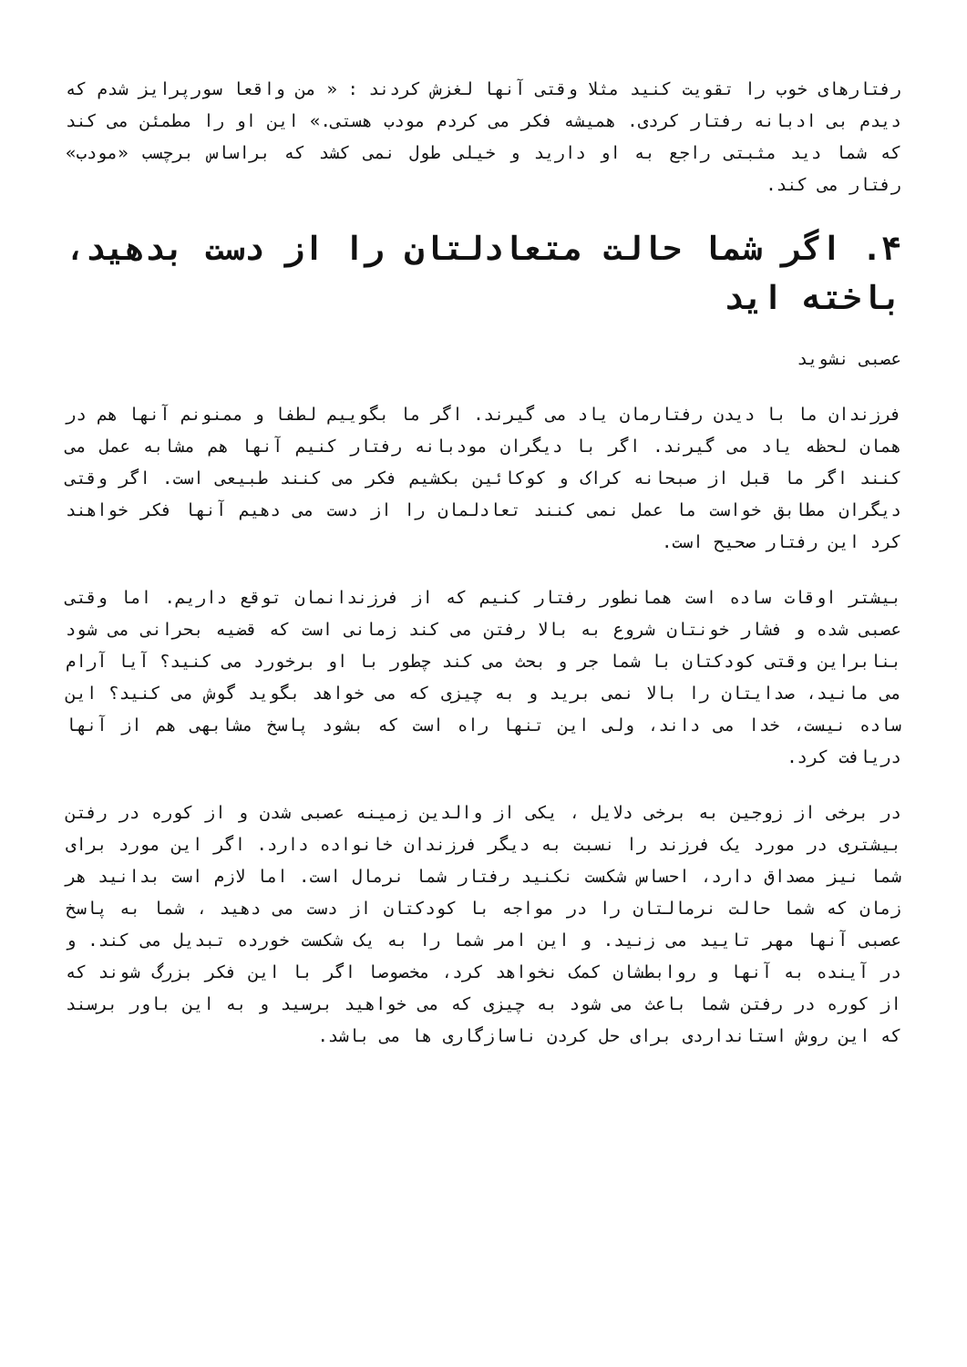رفتارهای خوب را تقویت کنید مثلا وقتی آنها لغزش کردند : « من واقعا سورپرایز شدم که دیدم بی ادبانه رفتار کردی. همیشه فکر می کردم مودب هستی.» این او را مطمئن می کند که شما دید مثبتی راجع به او دارید و خیلی طول نمی کشد که براساس برچسب «مودب» رفتار می کند.
۴. اگر شما حالت متعادلتان را از دست بدهید، باخته اید
عصبی نشوید
فرزندان ما با دیدن رفتارمان یاد می گیرند. اگر ما بگوییم لطفا و ممنونم آنها هم در همان لحظه یاد می گیرند. اگر با دیگران مودبانه رفتار کنیم آنها هم مشابه عمل می کنند اگر ما قبل از صبحانه کراک و کوکائین بکشیم فکر می کنند طبیعی است. اگر وقتی دیگران مطابق خواست ما عمل نمی کنند تعادلمان را از دست می دهیم آنها فکر خواهند کرد این رفتار صحیح است.
بیشتر اوقات ساده است همانطور رفتار کنیم که از فرزندانمان توقع داریم. اما وقتی عصبی شده و فشار خونتان شروع به بالا رفتن می کند زمانی است که قضیه بحرانی می شود بنابراین وقتی کودکتان با شما جر و بحث می کند چطور با او برخورد می کنید؟ آیا آرام می مانید، صدایتان را بالا نمی برید و به چیزی که می خواهد بگوید گوش می کنید؟ این ساده نیست، خدا می داند، ولی این تنها راه است که بشود پاسخ مشابهی هم از آنها دریافت کرد.
در برخی از زوجین به برخی دلایل ، یکی از والدین زمینه عصبی شدن و از کوره در رفتن بیشتری در مورد یک فرزند را نسبت به دیگر فرزندان خانواده دارد. اگر این مورد برای شما نیز مصداق دارد، احساس شکست نکنید رفتار شما نرمال است. اما لازم است بدانید هر زمان که شما حالت نرمالتان را در مواجه با کودکتان از دست می دهید ، شما به پاسخ عصبی آنها مهر تایید می زنید. و این امر شما را به یک شکست خورده تبدیل می کند. و در آینده به آنها و روابطشان کمک نخواهد کرد، مخصوصا اگر با این فکر بزرگ شوند که از کوره در رفتن شما باعث می شود به چیزی که می خواهید برسید و به این باور برسند که این روش استانداردی برای حل کردن ناسازگاری ها می باشد.